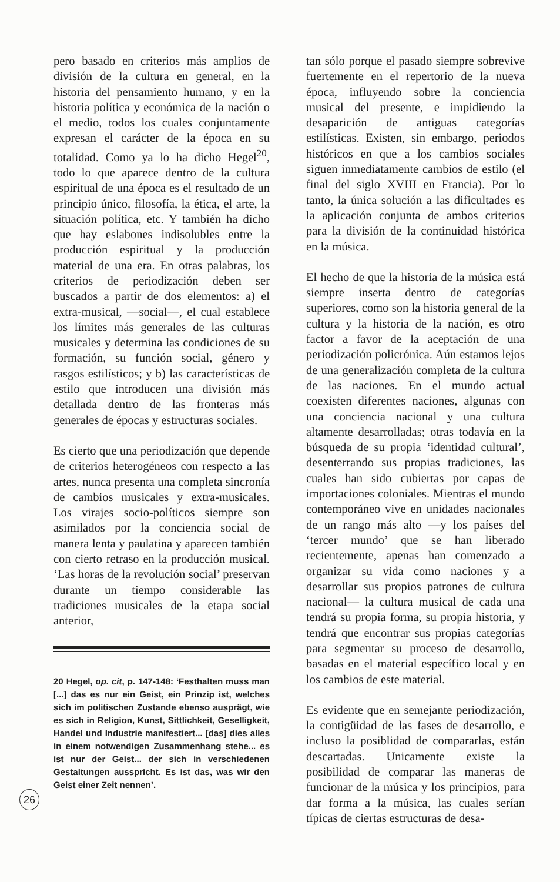pero basado en criterios más amplios de división de la cultura en general, en la historia del pensamiento humano, y en la historia política y económica de la nación o el medio, todos los cuales conjuntamente expresan el carácter de la época en su totalidad. Como ya lo ha dicho Hegel<sup>20</sup>, todo lo que aparece dentro de la cultura espiritual de una época es el resultado de un principio único, filosofía, la ética, el arte, la situación política, etc. Y también ha dicho que hay eslabones indisolubles entre la producción espiritual y la producción material de una era. En otras palabras, los criterios de periodización deben ser buscados a partir de dos elementos: a) el extra-musical, —social—, el cual establece los límites más generales de las culturas musicales y determina las condiciones de su formación, su función social, género y rasgos estilísticos; y b) las características de estilo que introducen una división más detallada dentro de las fronteras más generales de épocas y estructuras sociales.
Es cierto que una periodización que depende de criterios heterogéneos con respecto a las artes, nunca presenta una completa sincronía de cambios musicales y extra-musicales. Los virajes socio-políticos siempre son asimilados por la conciencia social de manera lenta y paulatina y aparecen también con cierto retraso en la producción musical. ‘Las horas de la revolución social’ preservan durante un tiempo considerable las tradiciones musicales de la etapa social anterior,
20 Hegel, op. cit, p. 147-148: ‘Festhalten muss man [...] das es nur ein Geist, ein Prinzip ist, welches sich im politischen Zustande ebenso ausprägt, wie es sich in Religion, Kunst, Sittlichkeit, Geselligkeit, Handel und Industrie manifestiert... [das] dies alles in einem notwendigen Zusammenhang stehe... es ist nur der Geist... der sich in verschiedenen Gestaltungen ausspricht. Es ist das, was wir den Geist einer Zeit nennen’.
26
tan sólo porque el pasado siempre sobrevive fuertemente en el repertorio de la nueva época, influyendo sobre la conciencia musical del presente, e impidiendo la desaparición de antiguas categorías estilísticas. Existen, sin embargo, periodos históricos en que a los cambios sociales siguen inmediatamente cambios de estilo (el final del siglo XVIII en Francia). Por lo tanto, la única solución a las dificultades es la aplicación conjunta de ambos criterios para la división de la continuidad histórica en la música.
El hecho de que la historia de la música está siempre inserta dentro de categorías superiores, como son la historia general de la cultura y la historia de la nación, es otro factor a favor de la aceptación de una periodización policrónica. Aún estamos lejos de una generalización completa de la cultura de las naciones. En el mundo actual coexisten diferentes naciones, algunas con una conciencia nacional y una cultura altamente desarrolladas; otras todavía en la búsqueda de su propia ‘identidad cultural’, desenterrando sus propias tradiciones, las cuales han sido cubiertas por capas de importaciones coloniales. Mientras el mundo contemporáneo vive en unidades nacionales de un rango más alto —y los países del ‘tercer mundo’ que se han liberado recientemente, apenas han comenzado a organizar su vida como naciones y a desarrollar sus propios patrones de cultura nacional— la cultura musical de cada una tendrá su propia forma, su propia historia, y tendrá que encontrar sus propias categorías para segmentar su proceso de desarrollo, basadas en el material específico local y en los cambios de este material.
Es evidente que en semejante periodización, la contigüidad de las fases de desarrollo, e incluso la posiblidad de compararlas, están descartadas. Unicamente existe la posibilidad de comparar las maneras de funcionar de la música y los principios, para dar forma a la música, las cuales serían típicas de ciertas estructuras de desa-